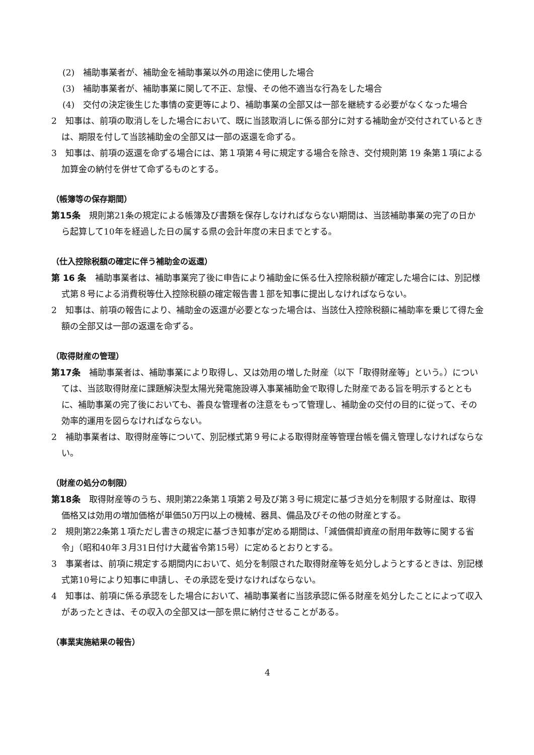(2)　補助事業者が、補助金を補助事業以外の用途に使用した場合
(3)　補助事業者が、補助事業に関して不正、怠慢、その他不適当な行為をした場合
(4)　交付の決定後生じた事情の変更等により、補助事業の全部又は一部を継続する必要がなくなった場合
2　知事は、前項の取消しをした場合において、既に当該取消しに係る部分に対する補助金が交付されているときは、期限を付して当該補助金の全部又は一部の返還を命ずる。
3　知事は、前項の返還を命ずる場合には、第１項第４号に規定する場合を除き、交付規則第 19 条第１項による加算金の納付を併せて命ずるものとする。
（帳簿等の保存期間）
第15条　規則第21条の規定による帳簿及び書類を保存しなければならない期間は、当該補助事業の完了の日から起算して10年を経過した日の属する県の会計年度の末日までとする。
（仕入控除税額の確定に伴う補助金の返還）
第 16 条　補助事業者は、補助事業完了後に申告により補助金に係る仕入控除税額が確定した場合には、別記様式第８号による消費税等仕入控除税額の確定報告書１部を知事に提出しなければならない。
2　知事は、前項の報告により、補助金の返還が必要となった場合は、当該仕入控除税額に補助率を乗じて得た金額の全部又は一部の返還を命ずる。
（取得財産の管理）
第17条　補助事業者は、補助事業により取得し、又は効用の増した財産（以下「取得財産等」という。）については、当該取得財産に課題解決型太陽光発電施設導入事業補助金で取得した財産である旨を明示するとともに、補助事業の完了後においても、善良な管理者の注意をもって管理し、補助金の交付の目的に従って、その効率的運用を図らなければならない。
2　補助事業者は、取得財産等について、別記様式第９号による取得財産等管理台帳を備え管理しなければならない。
（財産の処分の制限）
第18条　取得財産等のうち、規則第22条第１項第２号及び第３号に規定に基づき処分を制限する財産は、取得価格又は効用の増加価格が単価50万円以上の機械、器具、備品及びその他の財産とする。
2　規則第22条第１項ただし書きの規定に基づき知事が定める期間は、「減価償却資産の耐用年数等に関する省令」（昭和40年３月31日付け大蔵省令第15号）に定めるとおりとする。
3　事業者は、前項に規定する期間内において、処分を制限された取得財産等を処分しようとするときは、別記様式第10号により知事に申請し、その承認を受けなければならない。
4　知事は、前項に係る承認をした場合において、補助事業者に当該承認に係る財産を処分したことによって収入があったときは、その収入の全部又は一部を県に納付させることがある。
（事業実施結果の報告）
4